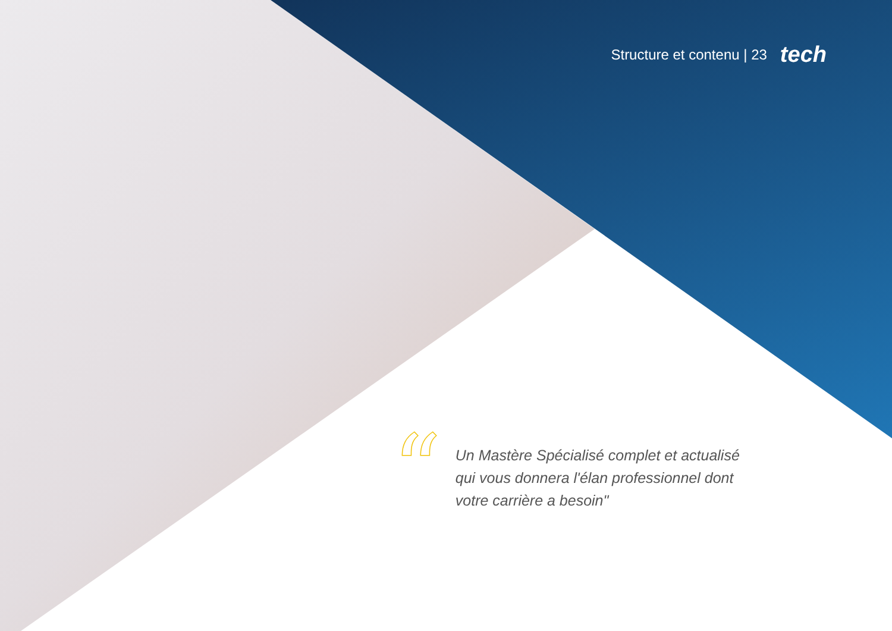Structure et contenu | 23 tech
“
Un Mastère Spécialisé complet et actualisé qui vous donnera l'élan professionnel dont votre carrière a besoin"